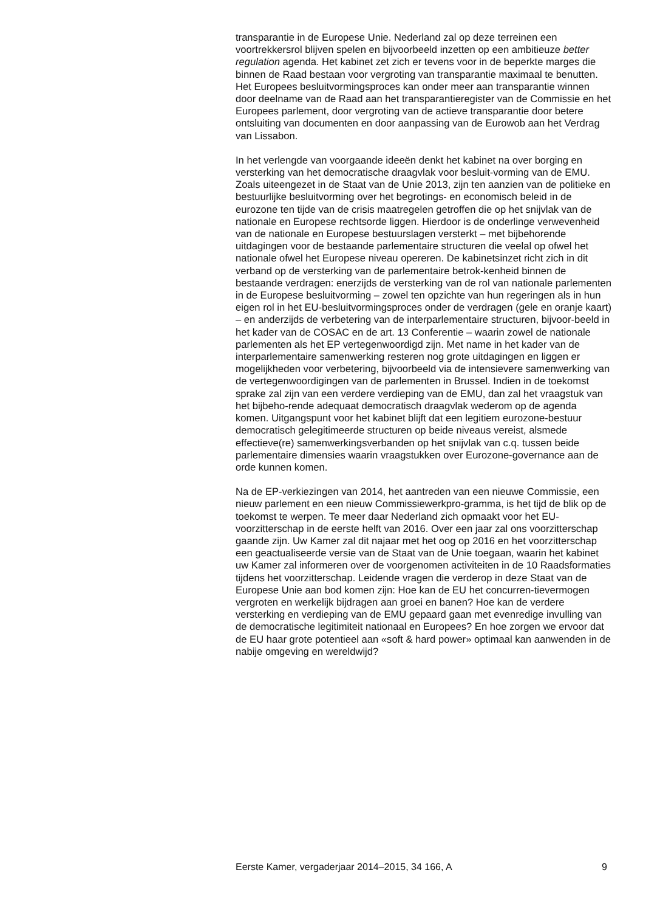transparantie in de Europese Unie. Nederland zal op deze terreinen een voortrekkersrol blijven spelen en bijvoorbeeld inzetten op een ambitieuze better regulation agenda. Het kabinet zet zich er tevens voor in de beperkte marges die binnen de Raad bestaan voor vergroting van transparantie maximaal te benutten. Het Europees besluitvormingsproces kan onder meer aan transparantie winnen door deelname van de Raad aan het transparantieregister van de Commissie en het Europees parlement, door vergroting van de actieve transparantie door betere ontsluiting van documenten en door aanpassing van de Eurowob aan het Verdrag van Lissabon.
In het verlengde van voorgaande ideeën denkt het kabinet na over borging en versterking van het democratische draagvlak voor besluit-vorming van de EMU. Zoals uiteengezet in de Staat van de Unie 2013, zijn ten aanzien van de politieke en bestuurlijke besluitvorming over het begrotings- en economisch beleid in de eurozone ten tijde van de crisis maatregelen getroffen die op het snijvlak van de nationale en Europese rechtsorde liggen. Hierdoor is de onderlinge verwevenheid van de nationale en Europese bestuurslagen versterkt – met bijbehorende uitdagingen voor de bestaande parlementaire structuren die veelal op ofwel het nationale ofwel het Europese niveau opereren. De kabinetsinzet richt zich in dit verband op de versterking van de parlementaire betrok-kenheid binnen de bestaande verdragen: enerzijds de versterking van de rol van nationale parlementen in de Europese besluitvorming – zowel ten opzichte van hun regeringen als in hun eigen rol in het EU-besluitvormingsproces onder de verdragen (gele en oranje kaart) – en anderzijds de verbetering van de interparlementaire structuren, bijvoor-beeld in het kader van de COSAC en de art. 13 Conferentie – waarin zowel de nationale parlementen als het EP vertegenwoordigd zijn. Met name in het kader van de interparlementaire samenwerking resteren nog grote uitdagingen en liggen er mogelijkheden voor verbetering, bijvoorbeeld via de intensievere samenwerking van de vertegenwoordigingen van de parlementen in Brussel. Indien in de toekomst sprake zal zijn van een verdere verdieping van de EMU, dan zal het vraagstuk van het bijbeho-rende adequaat democratisch draagvlak wederom op de agenda komen. Uitgangspunt voor het kabinet blijft dat een legitiem eurozone-bestuur democratisch gelegitimeerde structuren op beide niveaus vereist, alsmede effectieve(re) samenwerkingsverbanden op het snijvlak van c.q. tussen beide parlementaire dimensies waarin vraagstukken over Eurozone-governance aan de orde kunnen komen.
Na de EP-verkiezingen van 2014, het aantreden van een nieuwe Commissie, een nieuw parlement en een nieuw Commissiewerkpro-gramma, is het tijd de blik op de toekomst te werpen. Te meer daar Nederland zich opmaakt voor het EU-voorzitterschap in de eerste helft van 2016. Over een jaar zal ons voorzitterschap gaande zijn. Uw Kamer zal dit najaar met het oog op 2016 en het voorzitterschap een geactualiseerde versie van de Staat van de Unie toegaan, waarin het kabinet uw Kamer zal informeren over de voorgenomen activiteiten in de 10 Raadsformaties tijdens het voorzitterschap. Leidende vragen die verderop in deze Staat van de Europese Unie aan bod komen zijn: Hoe kan de EU het concurren-tievermogen vergroten en werkelijk bijdragen aan groei en banen? Hoe kan de verdere versterking en verdieping van de EMU gepaard gaan met evenredige invulling van de democratische legitimiteit nationaal en Europees? En hoe zorgen we ervoor dat de EU haar grote potentieel aan «soft & hard power» optimaal kan aanwenden in de nabije omgeving en wereldwijd?
Eerste Kamer, vergaderjaar 2014–2015, 34 166, A 9